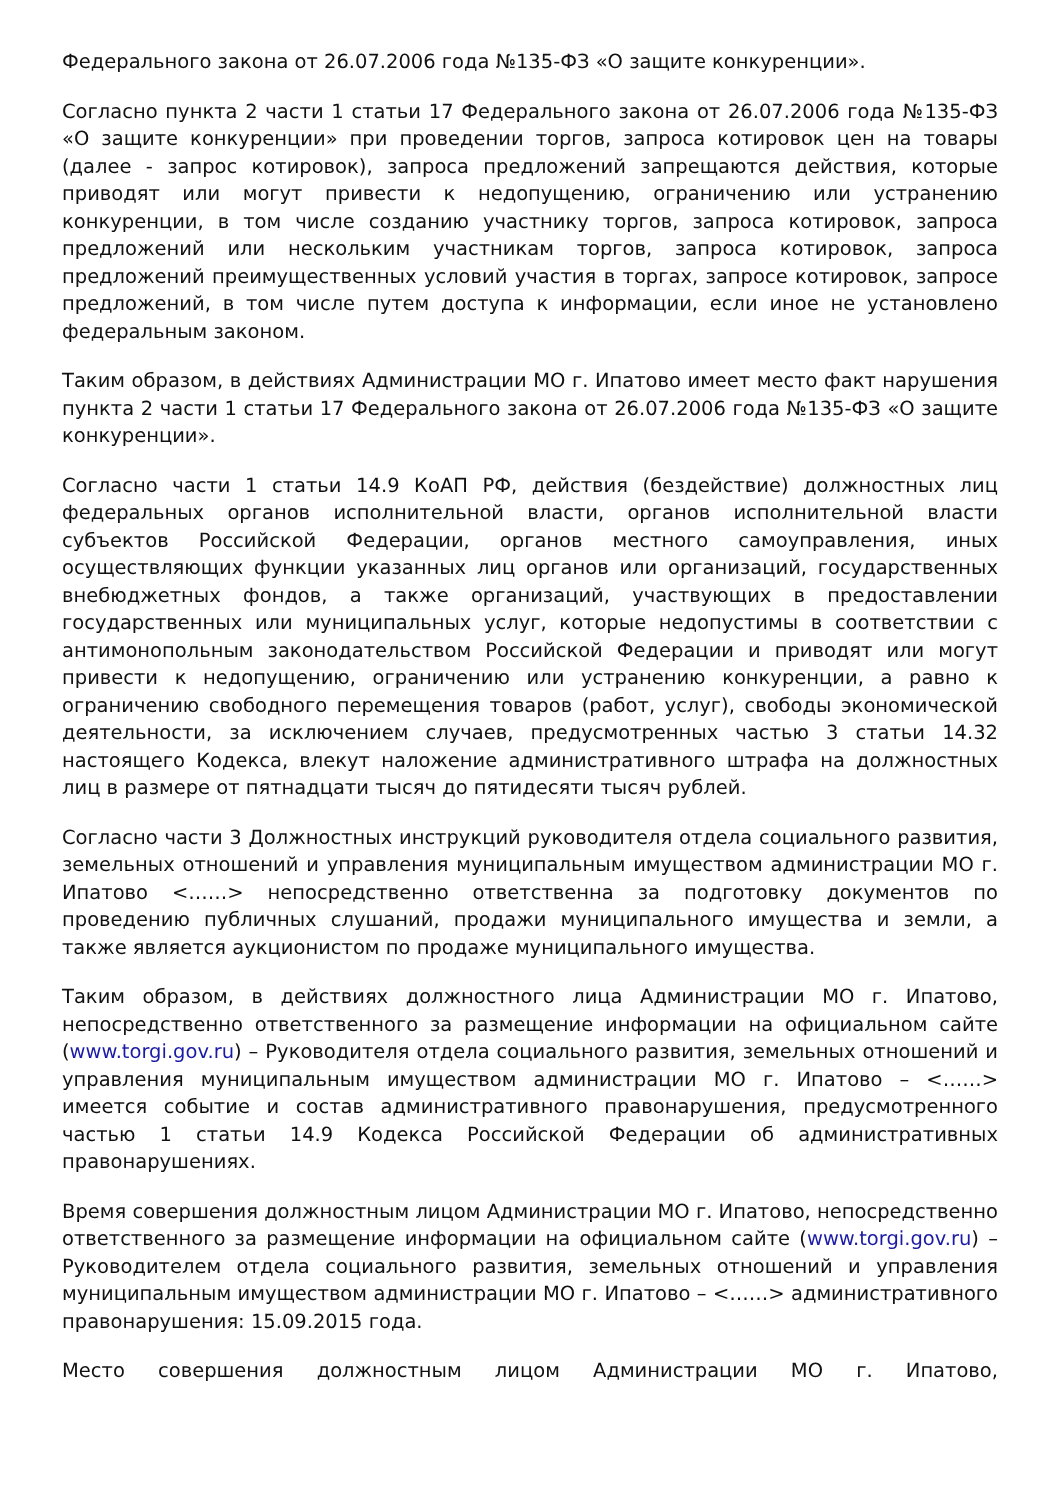Федерального закона от 26.07.2006 года №135-ФЗ «О защите конкуренции».
Согласно пункта 2 части 1 статьи 17 Федерального закона от 26.07.2006 года №135-ФЗ «О защите конкуренции» при проведении торгов, запроса котировок цен на товары (далее - запрос котировок), запроса предложений запрещаются действия, которые приводят или могут привести к недопущению, ограничению или устранению конкуренции, в том числе созданию участнику торгов, запроса котировок, запроса предложений или нескольким участникам торгов, запроса котировок, запроса предложений преимущественных условий участия в торгах, запросе котировок, запросе предложений, в том числе путем доступа к информации, если иное не установлено федеральным законом.
Таким образом, в действиях Администрации МО г. Ипатово имеет место факт нарушения пункта 2 части 1 статьи 17 Федерального закона от 26.07.2006 года №135-ФЗ «О защите конкуренции».
Согласно части 1 статьи 14.9 КоАП РФ, действия (бездействие) должностных лиц федеральных органов исполнительной власти, органов исполнительной власти субъектов Российской Федерации, органов местного самоуправления, иных осуществляющих функции указанных лиц органов или организаций, государственных внебюджетных фондов, а также организаций, участвующих в предоставлении государственных или муниципальных услуг, которые недопустимы в соответствии с антимонопольным законодательством Российской Федерации и приводят или могут привести к недопущению, ограничению или устранению конкуренции, а равно к ограничению свободного перемещения товаров (работ, услуг), свободы экономической деятельности, за исключением случаев, предусмотренных частью 3 статьи 14.32 настоящего Кодекса, влекут наложение административного штрафа на должностных лиц в размере от пятнадцати тысяч до пятидесяти тысяч рублей.
Согласно части 3 Должностных инструкций руководителя отдела социального развития, земельных отношений и управления муниципальным имуществом администрации МО г. Ипатово <……> непосредственно ответственна за подготовку документов по проведению публичных слушаний, продажи муниципального имущества и земли, а также является аукционистом по продаже муниципального имущества.
Таким образом, в действиях должностного лица Администрации МО г. Ипатово, непосредственно ответственного за размещение информации на официальном сайте (www.torgi.gov.ru) – Руководителя отдела социального развития, земельных отношений и управления муниципальным имуществом администрации МО г. Ипатово – <……> имеется событие и состав административного правонарушения, предусмотренного частью 1 статьи 14.9 Кодекса Российской Федерации об административных правонарушениях.
Время совершения должностным лицом Администрации МО г. Ипатово, непосредственно ответственного за размещение информации на официальном сайте (www.torgi.gov.ru) – Руководителем отдела социального развития, земельных отношений и управления муниципальным имуществом администрации МО г. Ипатово – <……> административного правонарушения: 15.09.2015 года.
Место совершения должностным лицом Администрации МО г. Ипатово,